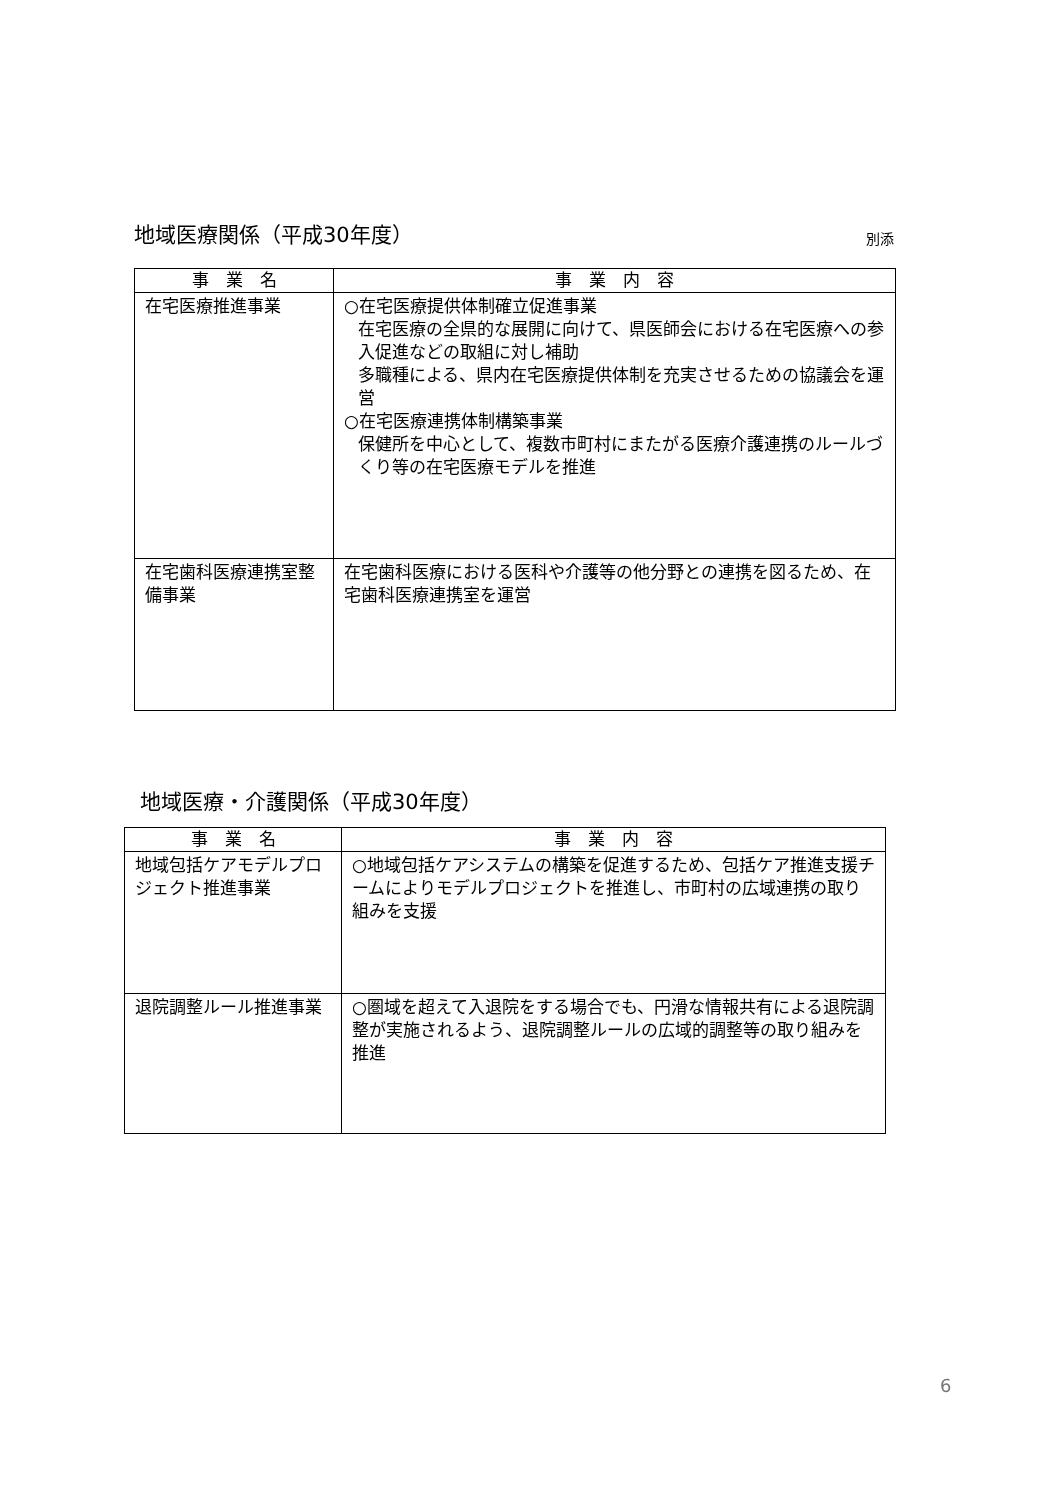地域医療関係（平成30年度） 別添
| 事 業 名 | 事 業 内 容 |
| --- | --- |
| 在宅医療推進事業 | ○在宅医療提供体制確立促進事業 在宅医療の全県的な展開に向けて、県医師会における在宅医療への参入促進などの取組に対し補助 多職種による、県内在宅医療提供体制を充実させるための協議会を運営 ○在宅医療連携体制構築事業 保健所を中心として、複数市町村にまたがる医療介護連携のルールづくり等の在宅医療モデルを推進 |
| 在宅歯科医療連携室整備事業 | 在宅歯科医療における医科や介護等の他分野との連携を図るため、在宅歯科医療連携室を運営 |
地域医療・介護関係（平成30年度）
| 事 業 名 | 事 業 内 容 |
| --- | --- |
| 地域包括ケアモデルプロジェクト推進事業 | ○地域包括ケアシステムの構築を促進するため、包括ケア推進支援チームによりモデルプロジェクトを推進し、市町村の広域連携の取り組みを支援 |
| 退院調整ルール推進事業 | ○圏域を超えて入退院をする場合でも、円滑な情報共有による退院調整が実施されるよう、退院調整ルールの広域的調整等の取り組みを推進 |
6